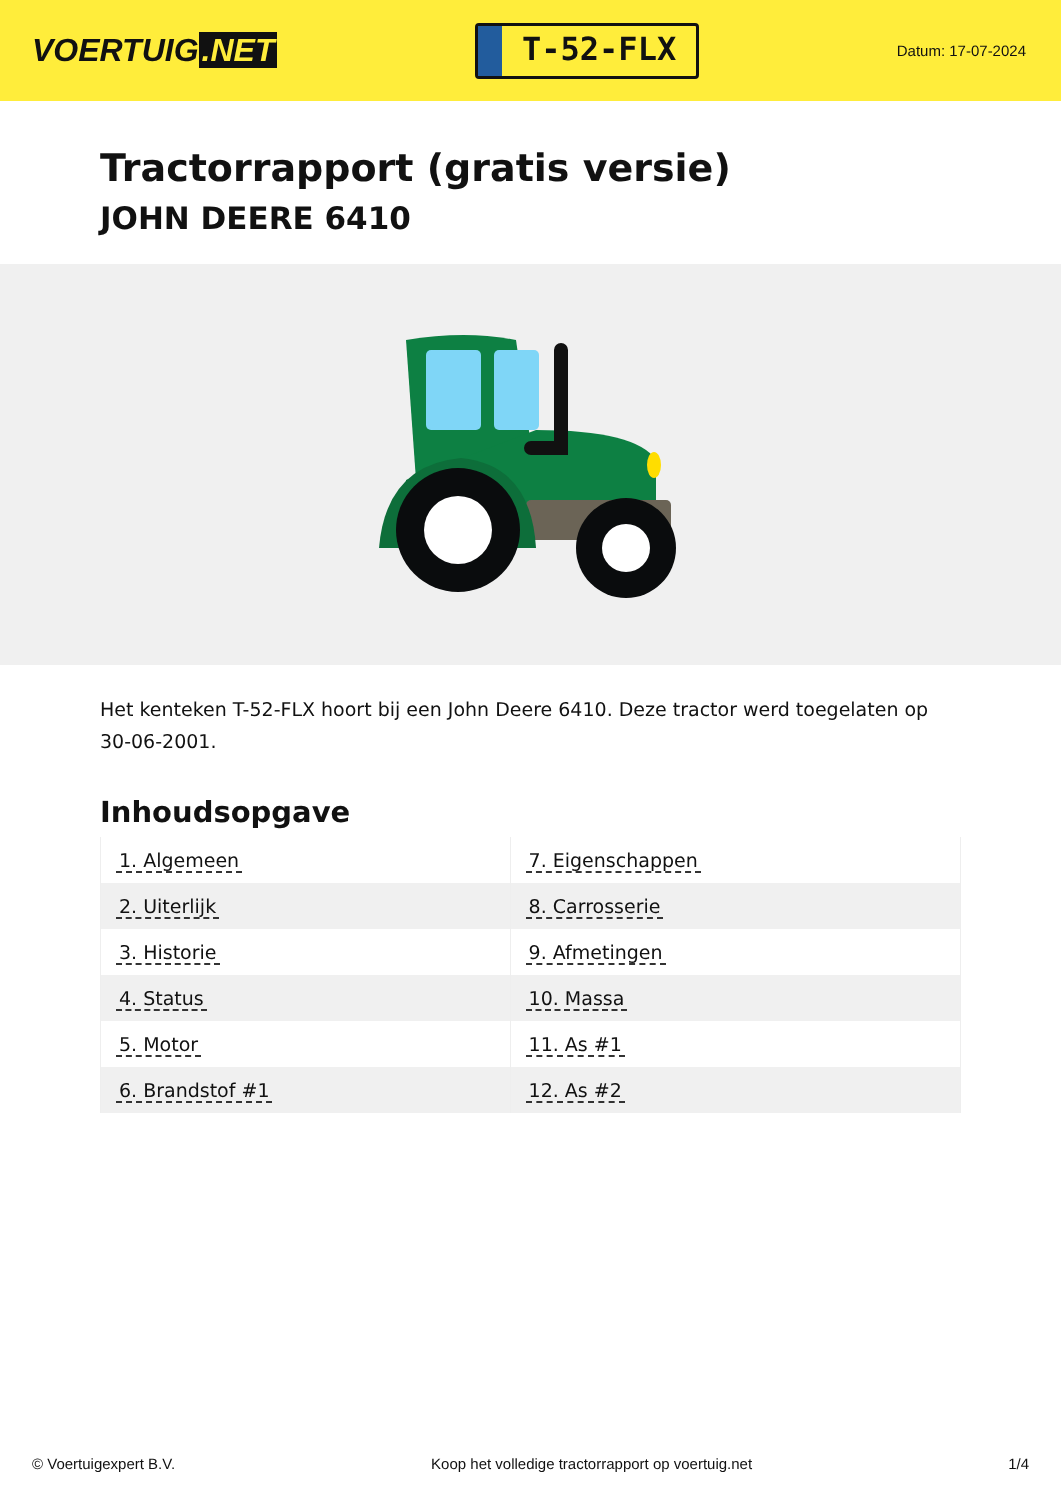VOERTUIG.NET
T-52-FLX
Datum: 17-07-2024
Tractorrapport (gratis versie)
JOHN DEERE 6410
Het kenteken T-52-FLX hoort bij een John Deere 6410. Deze tractor werd toegelaten op 30-06-2001.
Inhoudsopgave
| 1. Algemeen | 7. Eigenschappen |
| 2. Uiterlijk | 8. Carrosserie |
| 3. Historie | 9. Afmetingen |
| 4. Status | 10. Massa |
| 5. Motor | 11. As #1 |
| 6. Brandstof #1 | 12. As #2 |
© Voertuigexpert B.V. Koop het volledige tractorrapport op voertuig.net 1/4